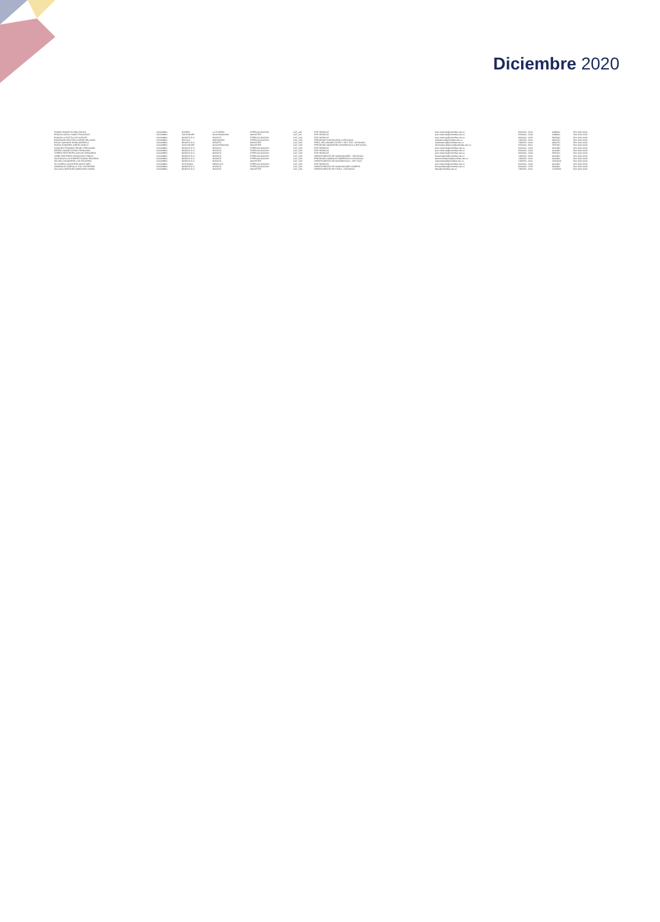Diciembre 2020
| RAMOS RAMOS GLORIA SOLMA | COLOMBIA | NARIÑO | LA FLORIDA | ESPECIALIZACION | CAT_AXI | ESP. MEDICAS | posi.medicina@unimilitar.edu.co | 6500000 - 2042 | 4288640 | Res 0010 2020 |
| RINCON DURAN JAIME FRANCISCO | COLOMBIA | SANTANDER | BUCARAMANGA | MAGISTER | CAT_AXI | ESP. MEDICAS | posi.medicina@unimilitar.edu.co | 6500000 - 2042 | 4288640 | Res 0010 2020 |
| RINCON LA ROTTA LUIS CARLOS | COLOMBIA | BOGOTA D.C. | BOGOTA | ESPECIALIZACION | CAT_AXII | ESP. MEDICAS | posi.medicina@unimilitar.edu.co | 6500000 - 2042 | 5803640 | Res 0010 2020 |
| RODRIGUEZ BELTRAN JORGE ORLANDO | COLOMBIA | BOYACA | MONIQUIRA | ESPECIALIZACION | CAT_AXII | PREGRADO CONTADURIA A DISTANCIA | cpdistancia@unimilitar.edu.co | 7480333 - 6641 | 4994720 | Res 0010 2020 |
| ROJAS QUINCHE GINNA MARCELA | COLOMBIA | BOGOTA D.C. | BOGOTA | MAGISTER | CAT_AXII | PREG. RELACIONES INTER Y EST. POL. DISTANCIA | riepdistancia@unimilitar.edu.co | 7480333 - 6641 | 4994720 | Res 0010 2020 |
| RUEDA GAMARRA JORGE DANILO | COLOMBIA | SANTANDER | BUCARAMANGA | MAGISTER | CAT_AXII | PREGRADO INGENIERIA INFORMATICA A DISTANCIA | informatica.distancia@unimilitar.edu.co | 6500000 - 8001 | 7837960 | Res 0010 2020 |
| SANCHEZ ESCOBAR HENRY HERNANDO | COLOMBIA | BOGOTA D.C. | BOGOTA | ESPECIALIZACION | CAT_AXII | ESP. MEDICAS | posi.medicina@unimilitar.edu.co | 6500000 - 2042 | 4644480 | Res 0010 2020 |
| SIERRA SUAREZ DIEGO FERNANDO | COLOMBIA | BOGOTA D.C. | BOGOTA | ESPECIALIZACION | CAT_AXII | ESP. MEDICAS | posi.medicina@unimilitar.edu.co | 6500000 - 2042 | 4644480 | Res 0010 2020 |
| TORRES RESTREPO CARLOS GREGORIO | COLOMBIA | BOGOTA D.C. | BOGOTA | ESPECIALIZACION | CAT_AXII | ESP. MEDICAS | posi.medicina@unimilitar.edu.co | 6500000 - 2042 | 3592000 | Res 0010 2020 |
| URIBE RESTREPO FRANCISCO FABIAN | COLOMBIA | BOGOTA D.C. | BOGOTA | ESPECIALIZACION | CAT_AXII | DEPARTAMENTO DE HUMANIDADES - DISTANCIA | humanidades@unimilitar.edu.co | 7480333 - 6641 | 2664800 | Res 0010 2020 |
| VALENZUELA GUTIERREZ RAMON RICARDO | COLOMBIA | BOGOTA D.C. | BOGOTA | ESPECIALIZACION | CAT_AXII | PREGRADO ADMON DE EMPRESAS A DISTANCIA | adminis.distancia@unimilitar.edu.co | 7480333 - 6641 | 2664800 | Res 0010 2020 |
| VELOSA CHAMORRO LUIS EDUARDO | COLOMBIA | BOGOTA D.C. | BOGOTA | MAGISTER | CAT_AXII | DEPARTAMENTO DE MATEMATICAS - DIST 2013 | matematicas@unimilitar.edu.co | 7480333 - 6641 | 13062600 | Res 0010 2020 |
| VILLARREAL QUINTERO MARIA INES | COLOMBIA | ANTIOQUIA | MEDELLIN | ESPECIALIZACION | CAT_AXII | ESP. MEDICAS | posi.medicina@unimilitar.edu.co | 6500000 - 2042 | 4644480 | Res 0010 2020 |
| ZAMBRANO CARRILLO YULY KATHERINE | COLOMBIA | BOGOTA D.C. | BOGOTA | ESPECIALIZACION | CAT_AXII | DEPARTAMENTO DE HUMANIDADES CAMPUS | humanidades@unimilitar.edu.co | 6500000 - 3179 | 2964800 | Res 0010 2020 |
| ZULUAGA MARTINEZ MARGARITA MARIA | COLOMBIA | BOGOTA D.C. | BOGOTA | MAGISTER | CAT_AXII | DEPARTAMENTO DE FISICA - DISTANCIA | fisica@unimilitar.edu.co | 7480333 - 6641 | 17330920 | Res 0010 2020 |